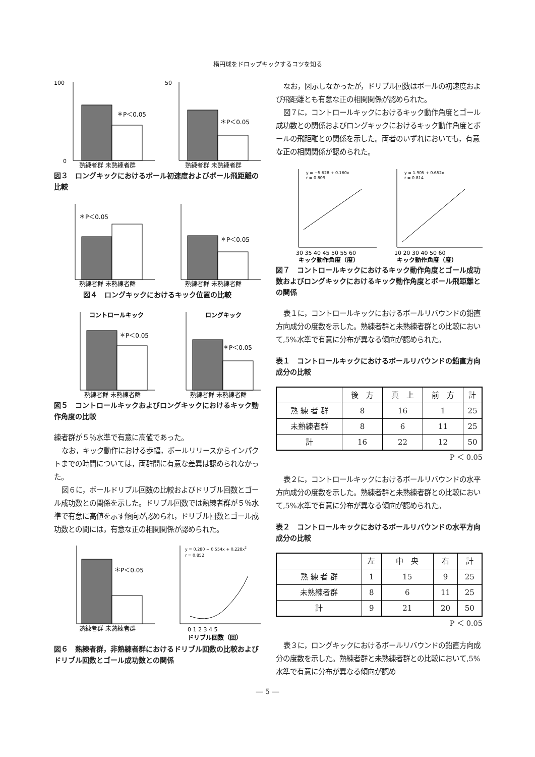楕円球をドロップキックするコツを知る
100
0
＊P＜0.05
熟練者群 未熟練者群
50
＊P＜0.05
熟練者群 未熟練者群
図３　ロングキックにおけるボール初速度およびボール飛距離の比較
＊P＜0.05
熟練者群 未熟練者群
＊P＜0.05
熟練者群 未熟練者群
図４　ロングキックにおけるキック位置の比較
コントロールキック
＊P＜0.05
熟練者群 未熟練者群
ロングキック
＊P＜0.05
熟練者群 未熟練者群
図５　コントロールキックおよびロングキックにおけるキック動作角度の比較
練者群が５％水準で有意に高値であった。
なお，キック動作における歩幅，ボールリリースからインパクトまでの時間については，両群間に有意な差異は認められなかった。
図６に，ボールドリブル回数の比較およびドリブル回数とゴール成功数との関係を示した。ドリブル回数では熟練者群が５％水準で有意に高値を示す傾向が認められ，ドリブル回数とゴール成功数との間には，有意な正の相関関係が認められた。
＊P＜0.05
熟練者群 未熟練者群
y = 0.280 − 0.554x + 0.228x2
r = 0.852
0 1 2 3 4 5
ドリブル回数（回）
図６　熟練者群，非熟練者群におけるドリブル回数の比較およびドリブル回数とゴール成功数との関係
なお，図示しなかったが，ドリブル回数はボールの初速度および飛距離とも有意な正の相関関係が認められた。
図７に，コントロールキックにおけるキック動作角度とゴール成功数との関係およびロングキックにおけるキック動作角度とボールの飛距離との関係を示した。両者のいずれにおいても，有意な正の相関関係が認められた。
y = −5.628 + 0.160x
r = 0.809
30 35 40 45 50 55 60
キック動作角度（度）
y = 1.905 + 0.652x
r = 0.814
10 20 30 40 50 60
キック動作角度（度）
図７　コントロールキックにおけるキック動作角度とゴール成功数およびロングキックにおけるキック動作角度とボール飛距離との関係
表１に，コントロールキックにおけるボールリバウンドの鉛直方向成分の度数を示した。熟練者群と未熟練者群との比較において,5%水準で有意に分布が異なる傾向が認められた。
表１　コントロールキックにおけるボールリバウンドの鉛直方向成分の比較
| | 後 方 | 真 上 | 前 方 | 計 |
| --- | --- | --- | --- | --- |
| 熟 練 者 群 | 8 | 16 | 1 | 25 |
| 未熟練者群 | 8 | 6 | 11 | 25 |
| 計 | 16 | 22 | 12 | 50 |
P ＜ 0.05
表２に，コントロールキックにおけるボールリバウンドの水平方向成分の度数を示した。熟練者群と未熟練者群との比較において,5%水準で有意に分布が異なる傾向が認められた。
表２　コントロールキックにおけるボールリバウンドの水平方向成分の比較
| | 左 | 中 央 | 右 | 計 |
| --- | --- | --- | --- | --- |
| 熟 練 者 群 | 1 | 15 | 9 | 25 |
| 未熟練者群 | 8 | 6 | 11 | 25 |
| 計 | 9 | 21 | 20 | 50 |
P ＜ 0.05
表３に，ロングキックにおけるボールリバウンドの鉛直方向成分の度数を示した。熟練者群と未熟練者群との比較において,5%水準で有意に分布が異なる傾向が認め
― 5 ―